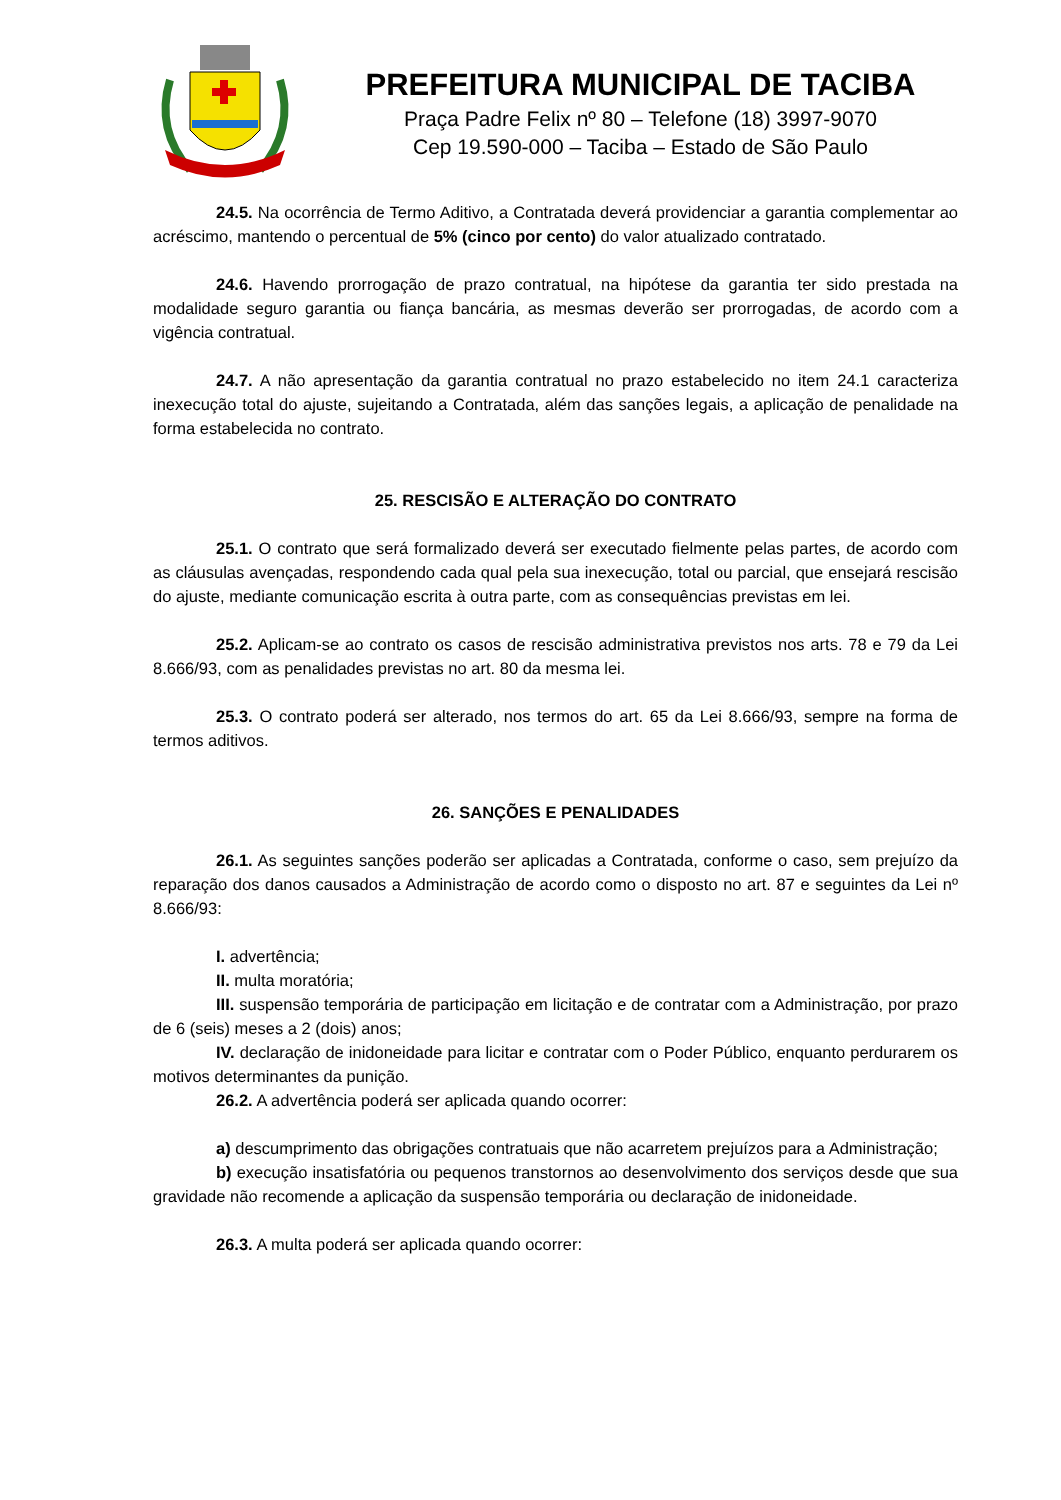PREFEITURA MUNICIPAL DE TACIBA
Praça Padre Felix nº 80 – Telefone (18) 3997-9070
Cep 19.590-000 – Taciba – Estado de São Paulo
24.5. Na ocorrência de Termo Aditivo, a Contratada deverá providenciar a garantia complementar ao acréscimo, mantendo o percentual de 5% (cinco por cento) do valor atualizado contratado.
24.6. Havendo prorrogação de prazo contratual, na hipótese da garantia ter sido prestada na modalidade seguro garantia ou fiança bancária, as mesmas deverão ser prorrogadas, de acordo com a vigência contratual.
24.7. A não apresentação da garantia contratual no prazo estabelecido no item 24.1 caracteriza inexecução total do ajuste, sujeitando a Contratada, além das sanções legais, a aplicação de penalidade na forma estabelecida no contrato.
25. RESCISÃO E ALTERAÇÃO DO CONTRATO
25.1. O contrato que será formalizado deverá ser executado fielmente pelas partes, de acordo com as cláusulas avençadas, respondendo cada qual pela sua inexecução, total ou parcial, que ensejará rescisão do ajuste, mediante comunicação escrita à outra parte, com as consequências previstas em lei.
25.2. Aplicam-se ao contrato os casos de rescisão administrativa previstos nos arts. 78 e 79 da Lei 8.666/93, com as penalidades previstas no art. 80 da mesma lei.
25.3. O contrato poderá ser alterado, nos termos do art. 65 da Lei 8.666/93, sempre na forma de termos aditivos.
26. SANÇÕES E PENALIDADES
26.1. As seguintes sanções poderão ser aplicadas a Contratada, conforme o caso, sem prejuízo da reparação dos danos causados a Administração de acordo como o disposto no art. 87 e seguintes da Lei nº 8.666/93:
I. advertência;
II. multa moratória;
III. suspensão temporária de participação em licitação e de contratar com a Administração, por prazo de 6 (seis) meses a 2 (dois) anos;
IV. declaração de inidoneidade para licitar e contratar com o Poder Público, enquanto perdurarem os motivos determinantes da punição.
26.2. A advertência poderá ser aplicada quando ocorrer:
a) descumprimento das obrigações contratuais que não acarretem prejuízos para a Administração;
b) execução insatisfatória ou pequenos transtornos ao desenvolvimento dos serviços desde que sua gravidade não recomende a aplicação da suspensão temporária ou declaração de inidoneidade.
26.3. A multa poderá ser aplicada quando ocorrer: